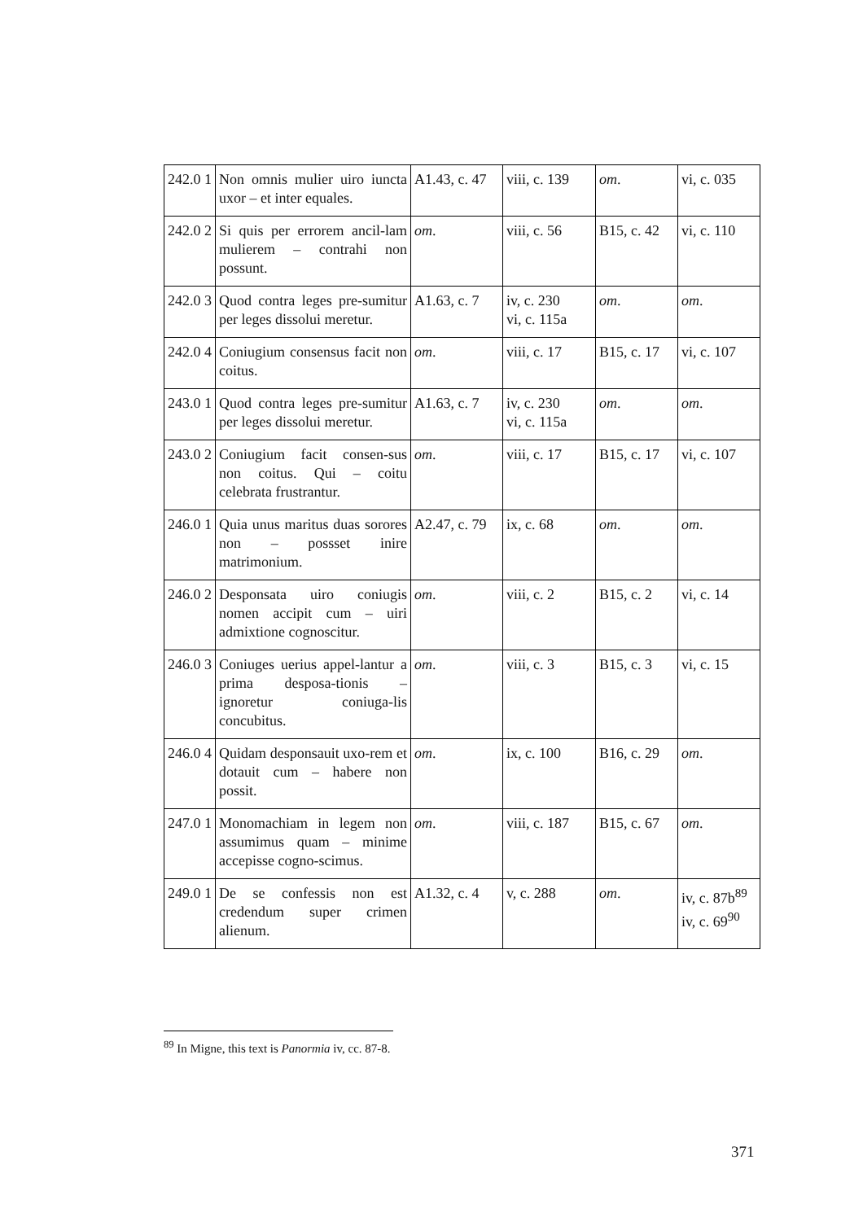| 242.0 1 | Non omnis mulier uiro iuncta uxor – et inter equales. | A1.43, c. 47 | viii, c. 139 | om . | vi, c. 035 |
| 242.0 2 | Si quis per errorem ancil-lam mulierem – contrahi non possunt. | om . | viii, c. 56 | B15, c. 42 | vi, c. 110 |
| 242.0 3 | Quod contra leges pre-sumitur per leges dissolui meretur. | A1.63, c. 7 | iv, c. 230 vi, c. 115a | om . | om . |
| 242.0 4 | Coniugium consensus facit non coitus. | om . | viii, c. 17 | B15, c. 17 | vi, c. 107 |
| 243.0 1 | Quod contra leges pre-sumitur per leges dissolui meretur. | A1.63, c. 7 | iv, c. 230 vi, c. 115a | om . | om . |
| 243.0 2 | Coniugium facit consen-sus non coitus. Qui – coitu celebrata frustrantur. | om . | viii, c. 17 | B15, c. 17 | vi, c. 107 |
| 246.0 1 | Quia unus maritus duas sorores non – possset inire matrimonium. | A2.47, c. 79 | ix, c. 68 | om . | om . |
| 246.0 2 | Desponsata uiro coniugis nomen accipit cum – uiri admixtione cognoscitur. | om . | viii, c. 2 | B15, c. 2 | vi, c. 14 |
| 246.0 3 | Coniuges uerius appel-lantur a prima desposa-tionis – ignoretur coniuga-lis concubitus. | om . | viii, c. 3 | B15, c. 3 | vi, c. 15 |
| 246.0 4 | Quidam desponsauit uxo-rem et dotauit cum – habere non possit. | om . | ix, c. 100 | B16, c. 29 | om . |
| 247.0 1 | Monomachiam in legem non assumimus quam – minime accepisse cogno-scimus. | om . | viii, c. 187 | B15, c. 67 | om . |
| 249.0 1 | De se confessis non est credendum super crimen alienum. | A1.32, c. 4 | v, c. 288 | om . | iv, c. 87b<sup>89</sup> iv, c. 69<sup>90</sup> |
<sup>89</sup> In Migne, this text is Panormia iv, cc. 87-8.
371